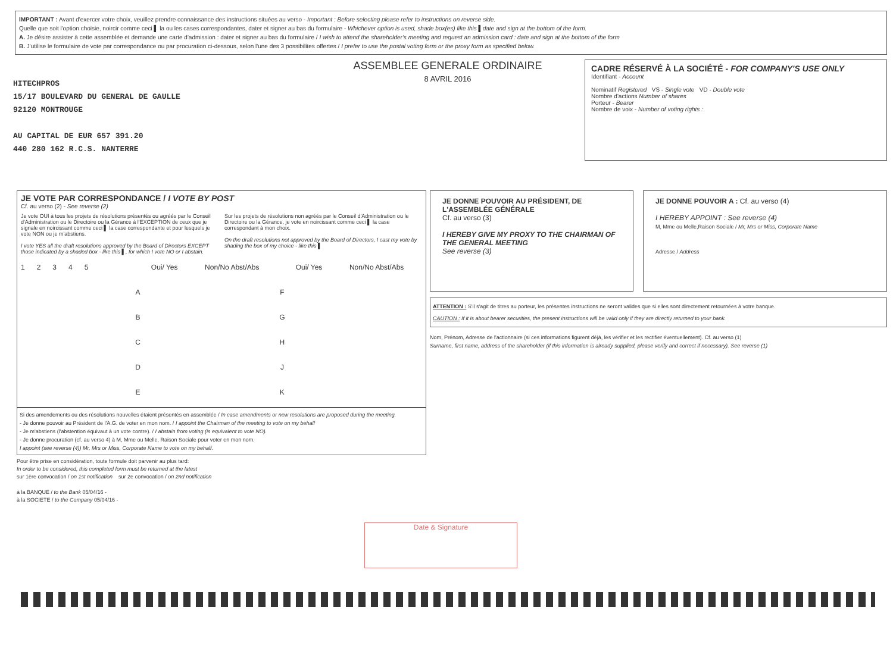IMPORTANT : Avant d'exercer votre choix, veuillez prendre connaissance des instructions situées au verso - Important : Before selecting please refer to instructions on reverse side.
Quelle que soit l'option choisie, noircir comme ceci ▌ la ou les cases correspondantes, dater et signer au bas du formulaire - Whichever option is used, shade box(es) like this ▌date and sign at the bottom of the form.
A. Je désire assister à cette assemblée et demande une carte d'admission : dater et signer au bas du formulaire / I wish to attend the shareholder's meeting and request an admission card : date and sign at the bottom of the form
B. J'utilise le formulaire de vote par correspondance ou par procuration ci-dessous, selon l'une des 3 possibilites offertes / I prefer to use the postal voting form or the proxy form as specified below.
HITECHPROS
15/17 BOULEVARD DU GENERAL DE GAULLE
92120 MONTROUGE
AU CAPITAL DE EUR 657 391.20
440 280 162 R.C.S. NANTERRE
ASSEMBLEE GENERALE ORDINAIRE
8 AVRIL 2016
CADRE RÉSERVÉ À LA SOCIÉTÉ - FOR COMPANY'S USE ONLY
Identifiant - Account
Nominatif Registered VS - Single vote VD - Double vote
Nombre d'actions Number of shares
Porteur - Bearer
Nombre de voix - Number of voting rights :
JE VOTE PAR CORRESPONDANCE / I VOTE BY POST
Cf. au verso (2) - See reverse (2)
Je vote OUI à tous les projets de résolutions présentés ou agréés par le Conseil d'Administration ou le Directoire ou la Gérance à l'EXCEPTION de ceux que je signale en noircissant comme ceci ▌ la case correspondante et pour lesquels je vote NON ou je m'abstiens.
I vote YES all the draft resolutions approved by the Board of Directors EXCEPT those indicated by a shaded box - like this ▌, for which I vote NO or I abstain.
Sur les projets de résolutions non agréés par le Conseil d'Administration ou le Directoire ou la Gérance, je vote en noircissant comme ceci ▌ la case correspondant à mon choix.
On the draft resolutions not approved by the Board of Directors, I cast my vote by shading the box of my choice - like this ▌
| 1 2 3 4 5 | | Oui/ Yes | Non/No Abst/Abs | | Oui/ Yes | Non/No Abst/Abs |
| | A | | | F | | |
| | B | | | G | | |
| | C | | | H | | |
| | D | | | J | | |
| | E | | | K | | |
Si des amendements ou des résolutions nouvelles étaient présentés en assemblée / In case amendments or new resolutions are proposed during the meeting.
- Je donne pouvoir au Président de l'A.G. de voter en mon nom. / I appoint the Chairman of the meeting to vote on my behalf
- Je m'abstiens (l'abstention équivaut à un vote contre). / I abstain from voting (is equivalent to vote NO).
- Je donne procuration (cf. au verso 4) à M, Mme ou Melle, Raison Sociale pour voter en mon nom.
I appoint (see reverse (4)) Mr, Mrs or Miss, Corporate Name to vote on my behalf.
Pour être prise en considération, toute formule doit parvenir au plus tard:
In order to be considered, this completed form must be returned at the latest
sur 1ère convocation / on 1st notification sur 2e convocation / on 2nd notification
à la BANQUE / to the Bank 05/04/16 -
à la SOCIETE / to the Company 05/04/16 -
JE DONNE POUVOIR AU PRÉSIDENT, DE L'ASSEMBLÉE GÉNÉRALE
Cf. au verso (3)
I HEREBY GIVE MY PROXY TO THE CHAIRMAN OF THE GENERAL MEETING
See reverse (3)
JE DONNE POUVOIR A : Cf. au verso (4)
I HEREBY APPOINT : See reverse (4)
M, Mme ou Melle,Raison Sociale / Mr, Mrs or Miss, Corporate Name
Adresse / Address
ATTENTION : S'il s'agit de titres au porteur, les présentes instructions ne seront valides que si elles sont directement retournées à votre banque.
CAUTION : If it is about bearer securities, the present instructions will be valid only if they are directly returned to your bank.
Nom, Prénom, Adresse de l'actionnaire (si ces informations figurent déjà, les vérifier et les rectifier éventuellement). Cf. au verso (1)
Surname, first name, address of the shareholder (if this information is already supplied, please verify and correct if necessary). See reverse (1)
Date & Signature